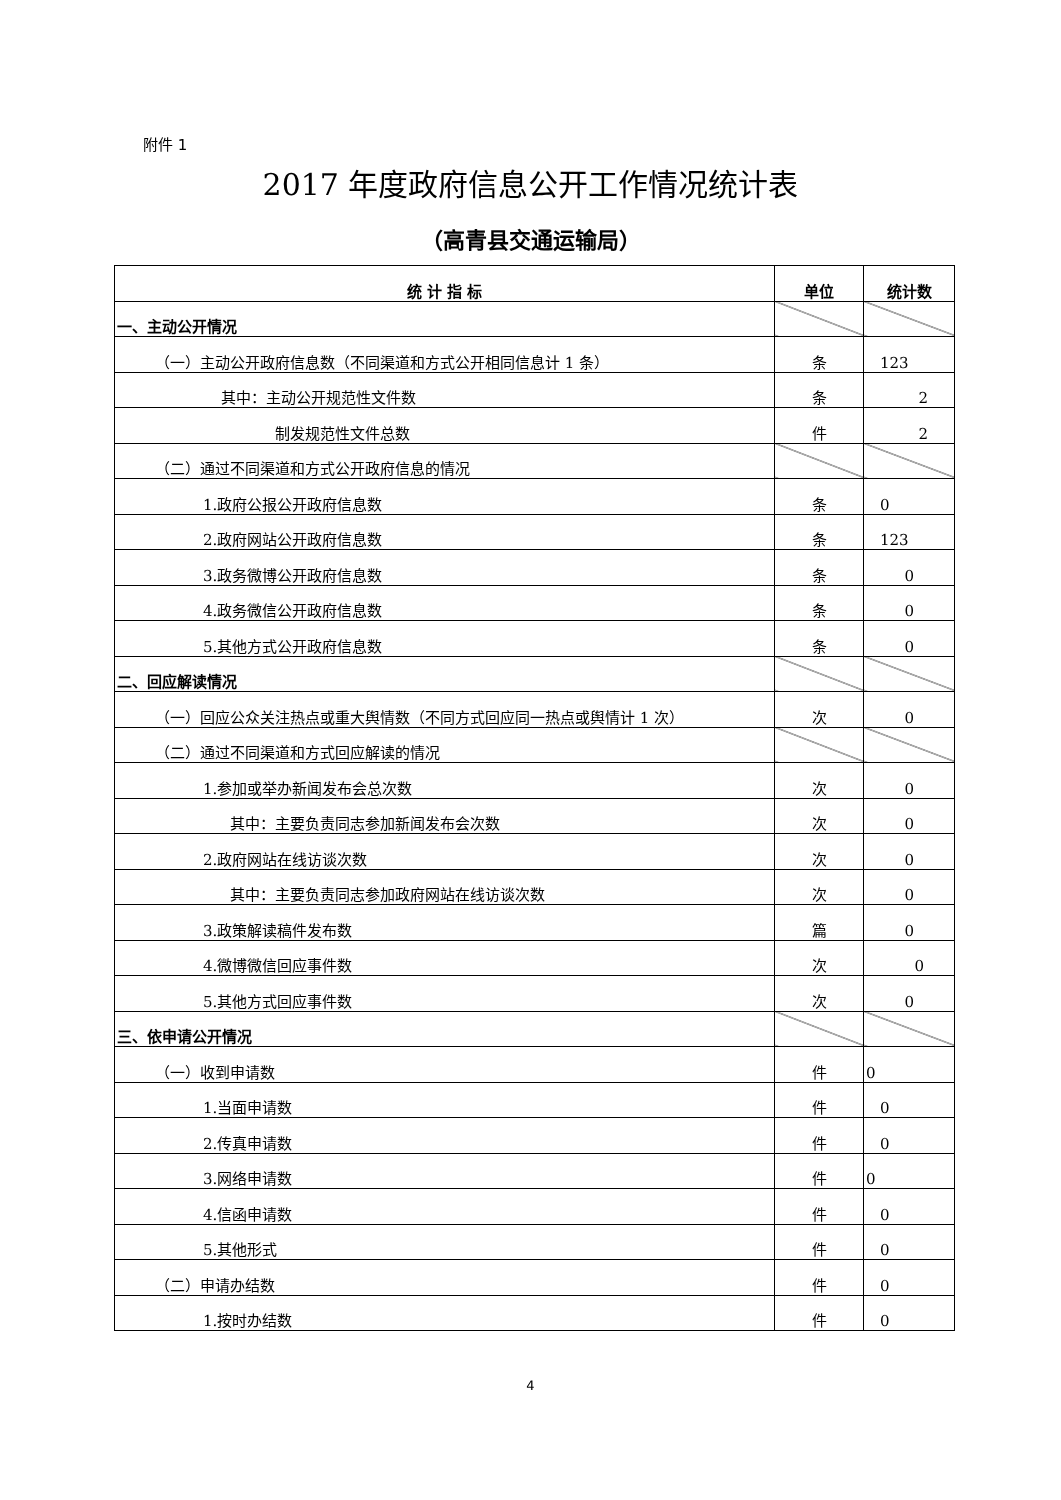附件 1
2017 年度政府信息公开工作情况统计表
（高青县交通运输局）
| 统 计 指 标 | 单位 | 统计数 |
| --- | --- | --- |
| 一、主动公开情况 | | |
| （一）主动公开政府信息数（不同渠道和方式公开相同信息计 1 条） | 条 | 123 |
| 其中：主动公开规范性文件数 | 条 | 2 |
| 制发规范性文件总数 | 件 | 2 |
| （二）通过不同渠道和方式公开政府信息的情况 | | |
| 1.政府公报公开政府信息数 | 条 | 0 |
| 2.政府网站公开政府信息数 | 条 | 123 |
| 3.政务微博公开政府信息数 | 条 | 0 |
| 4.政务微信公开政府信息数 | 条 | 0 |
| 5.其他方式公开政府信息数 | 条 | 0 |
| 二、回应解读情况 | | |
| （一）回应公众关注热点或重大舆情数（不同方式回应同一热点或舆情计 1 次） | 次 | 0 |
| （二）通过不同渠道和方式回应解读的情况 | | |
| 1.参加或举办新闻发布会总次数 | 次 | 0 |
| 其中：主要负责同志参加新闻发布会次数 | 次 | 0 |
| 2.政府网站在线访谈次数 | 次 | 0 |
| 其中：主要负责同志参加政府网站在线访谈次数 | 次 | 0 |
| 3.政策解读稿件发布数 | 篇 | 0 |
| 4.微博微信回应事件数 | 次 | 0 |
| 5.其他方式回应事件数 | 次 | 0 |
| 三、依申请公开情况 | | |
| （一）收到申请数 | 件 | 0 |
| 1.当面申请数 | 件 | 0 |
| 2.传真申请数 | 件 | 0 |
| 3.网络申请数 | 件 | 0 |
| 4.信函申请数 | 件 | 0 |
| 5.其他形式 | 件 | 0 |
| （二）申请办结数 | 件 | 0 |
| 1.按时办结数 | 件 | 0 |
4